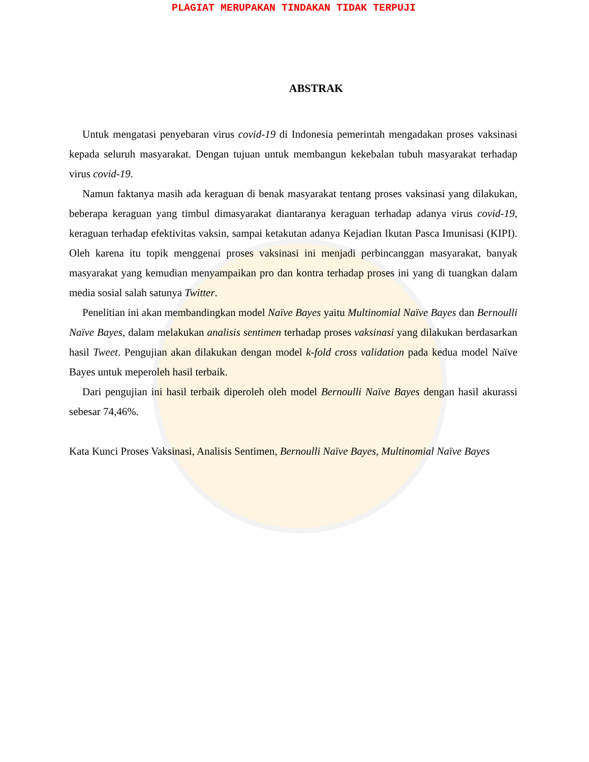PLAGIAT MERUPAKAN TINDAKAN TIDAK TERPUJI
ABSTRAK
Untuk mengatasi penyebaran virus covid-19 di Indonesia pemerintah mengadakan proses vaksinasi kepada seluruh masyarakat. Dengan tujuan untuk membangun kekebalan tubuh masyarakat terhadap virus covid-19.
Namun faktanya masih ada keraguan di benak masyarakat tentang proses vaksinasi yang dilakukan, beberapa keraguan yang timbul dimasyarakat diantaranya keraguan terhadap adanya virus covid-19, keraguan terhadap efektivitas vaksin, sampai ketakutan adanya Kejadian Ikutan Pasca Imunisasi (KIPI). Oleh karena itu topik menggenai proses vaksinasi ini menjadi perbincanggan masyarakat, banyak masyarakat yang kemudian menyampaikan pro dan kontra terhadap proses ini yang di tuangkan dalam media sosial salah satunya Twitter.
Penelitian ini akan membandingkan model Naïve Bayes yaitu Multinomial Naïve Bayes dan Bernoulli Naïve Bayes, dalam melakukan analisis sentimen terhadap proses vaksinasi yang dilakukan berdasarkan hasil Tweet. Pengujian akan dilakukan dengan model k-fold cross validation pada kedua model Naïve Bayes untuk meperoleh hasil terbaik.
Dari pengujian ini hasil terbaik diperoleh oleh model Bernoulli Naïve Bayes dengan hasil akurassi sebesar 74,46%.
Kata Kunci Proses Vaksinasi, Analisis Sentimen, Bernoulli Naïve Bayes, Multinomial Naïve Bayes